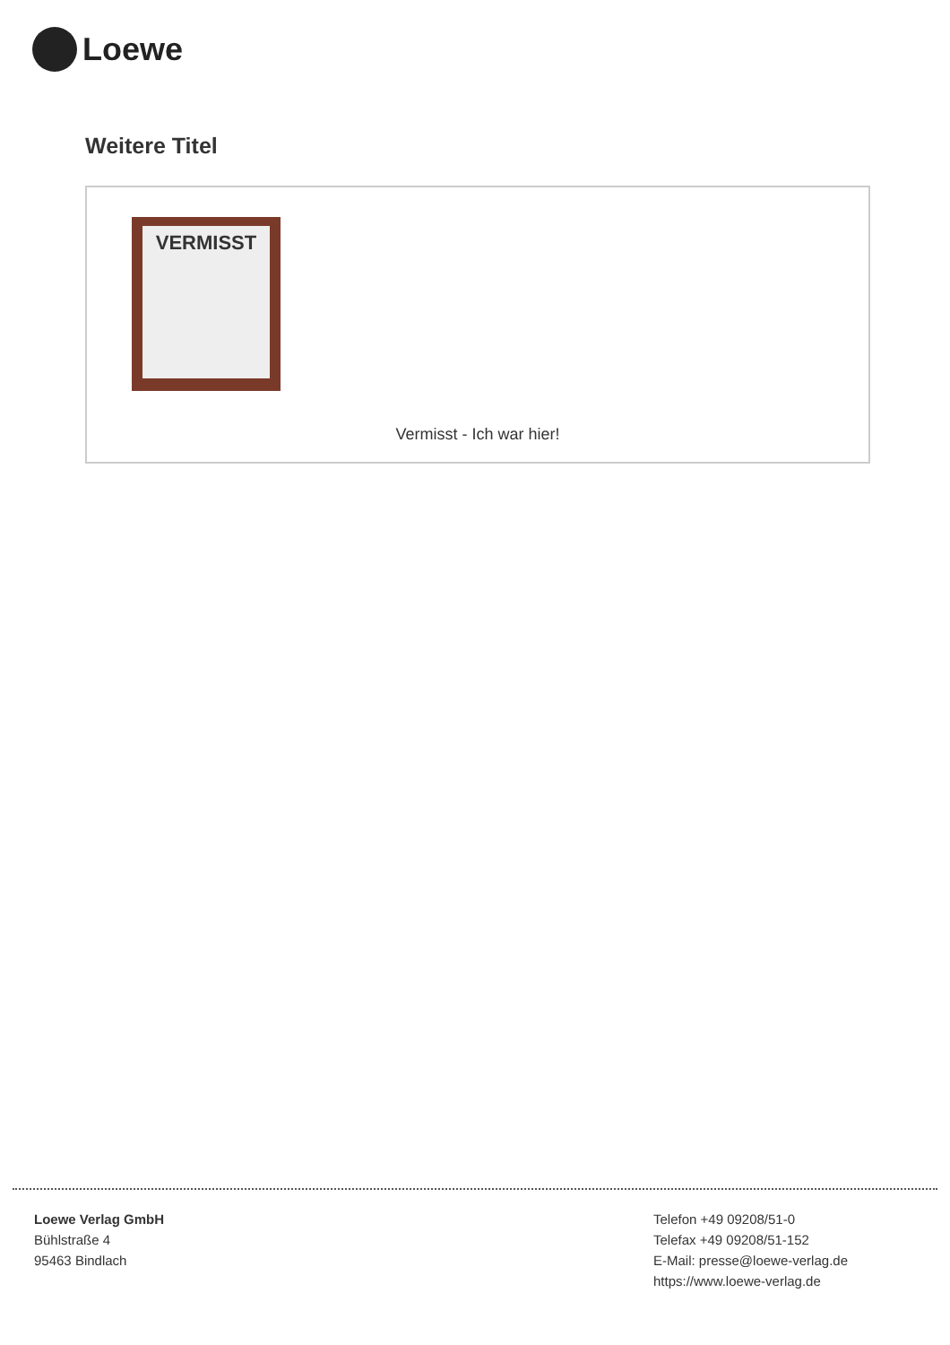Loewe
Weitere Titel
VERMISST
Vermisst - Ich war hier!
Loewe Verlag GmbH
Bühlstraße 4
95463 Bindlach
Telefon +49 09208/51-0
Telefax +49 09208/51-152
E-Mail: presse@loewe-verlag.de
https://www.loewe-verlag.de